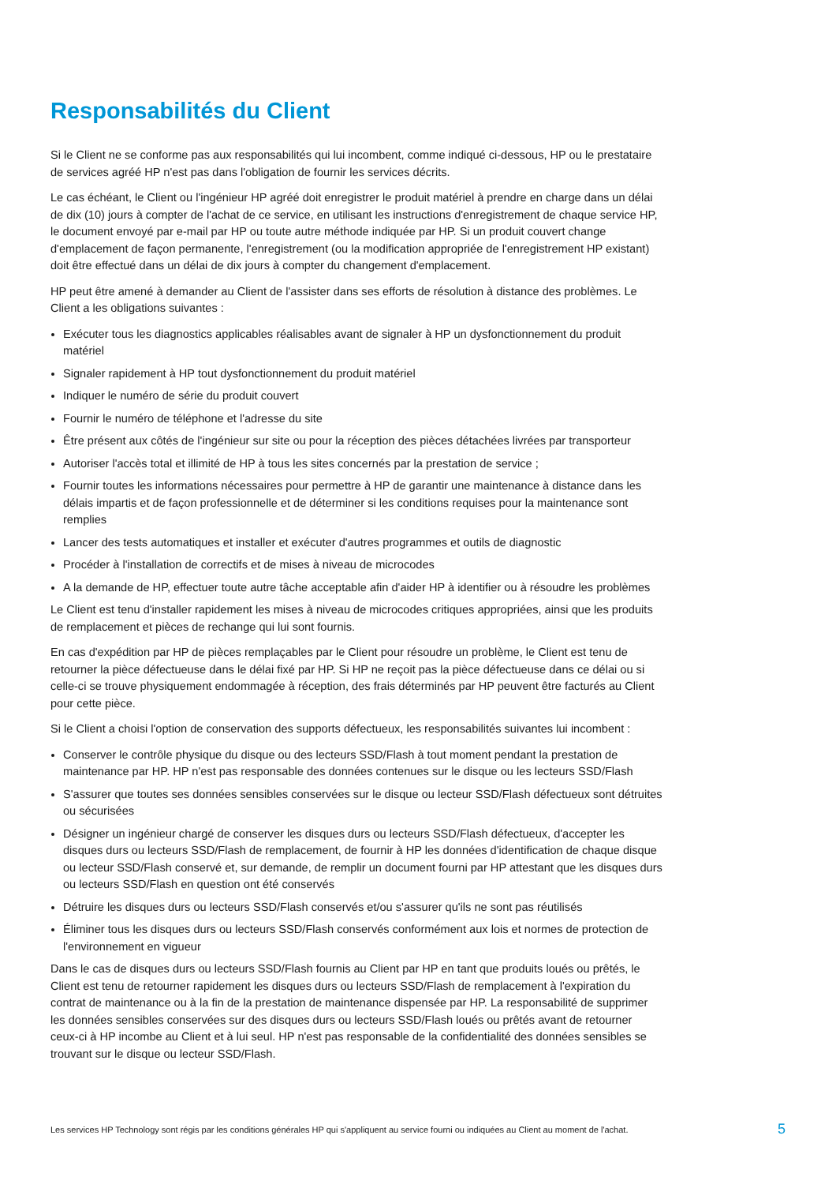Responsabilités du Client
Si le Client ne se conforme pas aux responsabilités qui lui incombent, comme indiqué ci-dessous, HP ou le prestataire de services agréé HP n'est pas dans l'obligation de fournir les services décrits.
Le cas échéant, le Client ou l'ingénieur HP agréé doit enregistrer le produit matériel à prendre en charge dans un délai de dix (10) jours à compter de l'achat de ce service, en utilisant les instructions d'enregistrement de chaque service HP, le document envoyé par e-mail par HP ou toute autre méthode indiquée par HP. Si un produit couvert change d'emplacement de façon permanente, l'enregistrement (ou la modification appropriée de l'enregistrement HP existant) doit être effectué dans un délai de dix jours à compter du changement d'emplacement.
HP peut être amené à demander au Client de l'assister dans ses efforts de résolution à distance des problèmes. Le Client a les obligations suivantes :
Exécuter tous les diagnostics applicables réalisables avant de signaler à HP un dysfonctionnement du produit matériel
Signaler rapidement à HP tout dysfonctionnement du produit matériel
Indiquer le numéro de série du produit couvert
Fournir le numéro de téléphone et l'adresse du site
Être présent aux côtés de l'ingénieur sur site ou pour la réception des pièces détachées livrées par transporteur
Autoriser l'accès total et illimité de HP à tous les sites concernés par la prestation de service ;
Fournir toutes les informations nécessaires pour permettre à HP de garantir une maintenance à distance dans les délais impartis et de façon professionnelle et de déterminer si les conditions requises pour la maintenance sont remplies
Lancer des tests automatiques et installer et exécuter d'autres programmes et outils de diagnostic
Procéder à l'installation de correctifs et de mises à niveau de microcodes
A la demande de HP, effectuer toute autre tâche acceptable afin d'aider HP à identifier ou à résoudre les problèmes
Le Client est tenu d'installer rapidement les mises à niveau de microcodes critiques appropriées, ainsi que les produits de remplacement et pièces de rechange qui lui sont fournis.
En cas d'expédition par HP de pièces remplaçables par le Client pour résoudre un problème, le Client est tenu de retourner la pièce défectueuse dans le délai fixé par HP. Si HP ne reçoit pas la pièce défectueuse dans ce délai ou si celle-ci se trouve physiquement endommagée à réception, des frais déterminés par HP peuvent être facturés au Client pour cette pièce.
Si le Client a choisi l'option de conservation des supports défectueux, les responsabilités suivantes lui incombent :
Conserver le contrôle physique du disque ou des lecteurs SSD/Flash à tout moment pendant la prestation de maintenance par HP. HP n'est pas responsable des données contenues sur le disque ou les lecteurs SSD/Flash
S'assurer que toutes ses données sensibles conservées sur le disque ou lecteur SSD/Flash défectueux sont détruites ou sécurisées
Désigner un ingénieur chargé de conserver les disques durs ou lecteurs SSD/Flash défectueux, d'accepter les disques durs ou lecteurs SSD/Flash de remplacement, de fournir à HP les données d'identification de chaque disque ou lecteur SSD/Flash conservé et, sur demande, de remplir un document fourni par HP attestant que les disques durs ou lecteurs SSD/Flash en question ont été conservés
Détruire les disques durs ou lecteurs SSD/Flash conservés et/ou s'assurer qu'ils ne sont pas réutilisés
Éliminer tous les disques durs ou lecteurs SSD/Flash conservés conformément aux lois et normes de protection de l'environnement en vigueur
Dans le cas de disques durs ou lecteurs SSD/Flash fournis au Client par HP en tant que produits loués ou prêtés, le Client est tenu de retourner rapidement les disques durs ou lecteurs SSD/Flash de remplacement à l'expiration du contrat de maintenance ou à la fin de la prestation de maintenance dispensée par HP. La responsabilité de supprimer les données sensibles conservées sur des disques durs ou lecteurs SSD/Flash loués ou prêtés avant de retourner ceux-ci à HP incombe au Client et à lui seul. HP n'est pas responsable de la confidentialité des données sensibles se trouvant sur le disque ou lecteur SSD/Flash.
Les services HP Technology sont régis par les conditions générales HP qui s'appliquent au service fourni ou indiquées au Client au moment de l'achat. 5